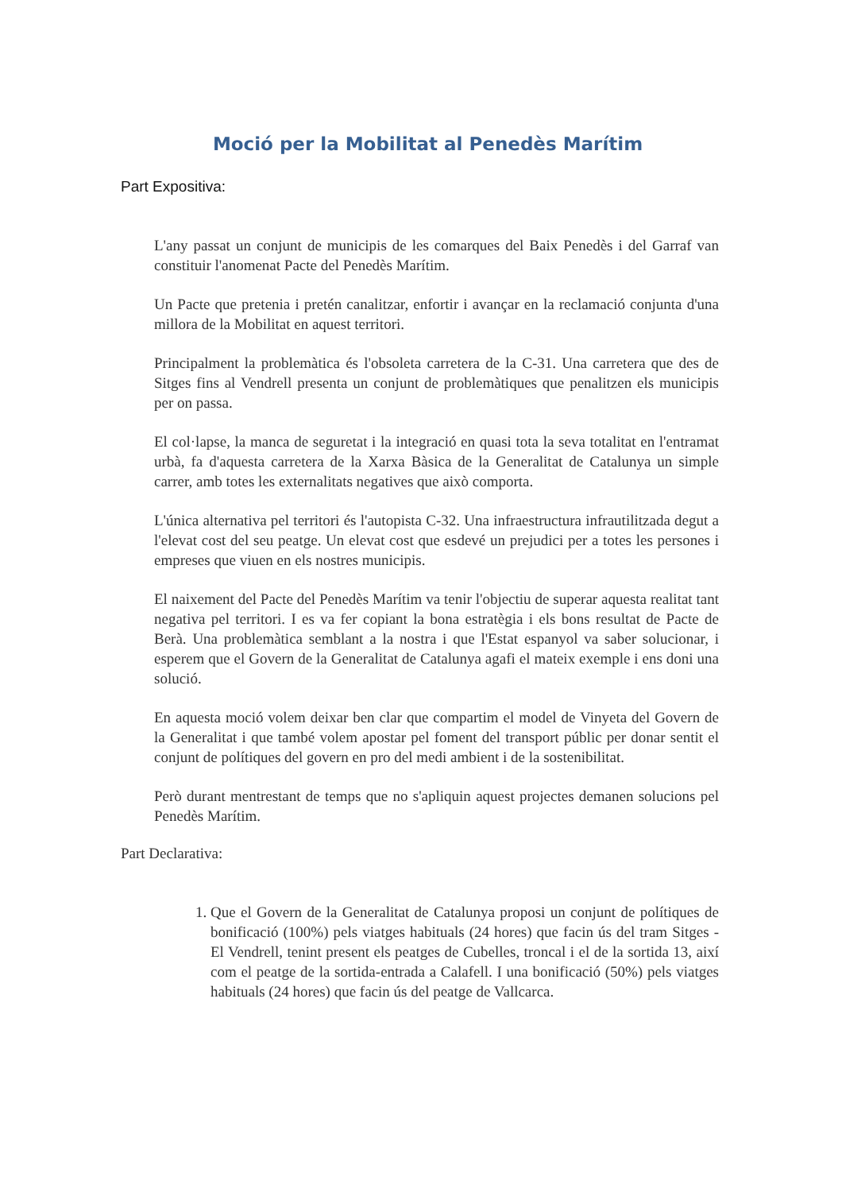Moció per la Mobilitat al Penedès Marítim
Part Expositiva:
L'any passat un conjunt de municipis de les comarques del Baix Penedès i del Garraf van constituir l'anomenat Pacte del Penedès Marítim.
Un Pacte que pretenia i pretén canalitzar, enfortir i avançar en la reclamació conjunta d'una millora de la Mobilitat en aquest territori.
Principalment la problemàtica és l'obsoleta carretera de la C-31. Una carretera que des de Sitges fins al Vendrell presenta un conjunt de problemàtiques que penalitzen els municipis per on passa.
El col·lapse, la manca de seguretat i la integració en quasi tota la seva totalitat en l'entramat urbà, fa d'aquesta carretera de la Xarxa Bàsica de la Generalitat de Catalunya un simple carrer, amb totes les externalitats negatives que això comporta.
L'única alternativa pel territori és l'autopista C-32. Una infraestructura infrautilitzada degut a l'elevat cost del seu peatge. Un elevat cost que esdevé un prejudici per a totes les persones i empreses que viuen en els nostres municipis.
El naixement del Pacte del Penedès Marítim va tenir l'objectiu de superar aquesta realitat tant negativa pel territori. I es va fer copiant la bona estratègia i els bons resultat de Pacte de Berà. Una problemàtica semblant a la nostra i que l'Estat espanyol va saber solucionar, i esperem que el Govern de la Generalitat de Catalunya agafi el mateix exemple i ens doni una solució.
En aquesta moció volem deixar ben clar que compartim el model de Vinyeta del Govern de la Generalitat i que també volem apostar pel foment del transport públic per donar sentit el conjunt de polítiques del govern en pro del medi ambient i de la sostenibilitat.
Però durant mentrestant de temps que no s'apliquin aquest projectes demanen solucions pel Penedès Marítim.
Part Declarativa:
1. Que el Govern de la Generalitat de Catalunya proposi un conjunt de polítiques de bonificació (100%) pels viatges habituals (24 hores) que facin ús del tram Sitges - El Vendrell, tenint present els peatges de Cubelles, troncal i el de la sortida 13, així com el peatge de la sortida-entrada a Calafell. I una bonificació (50%) pels viatges habituals (24 hores) que facin ús del peatge de Vallcarca.